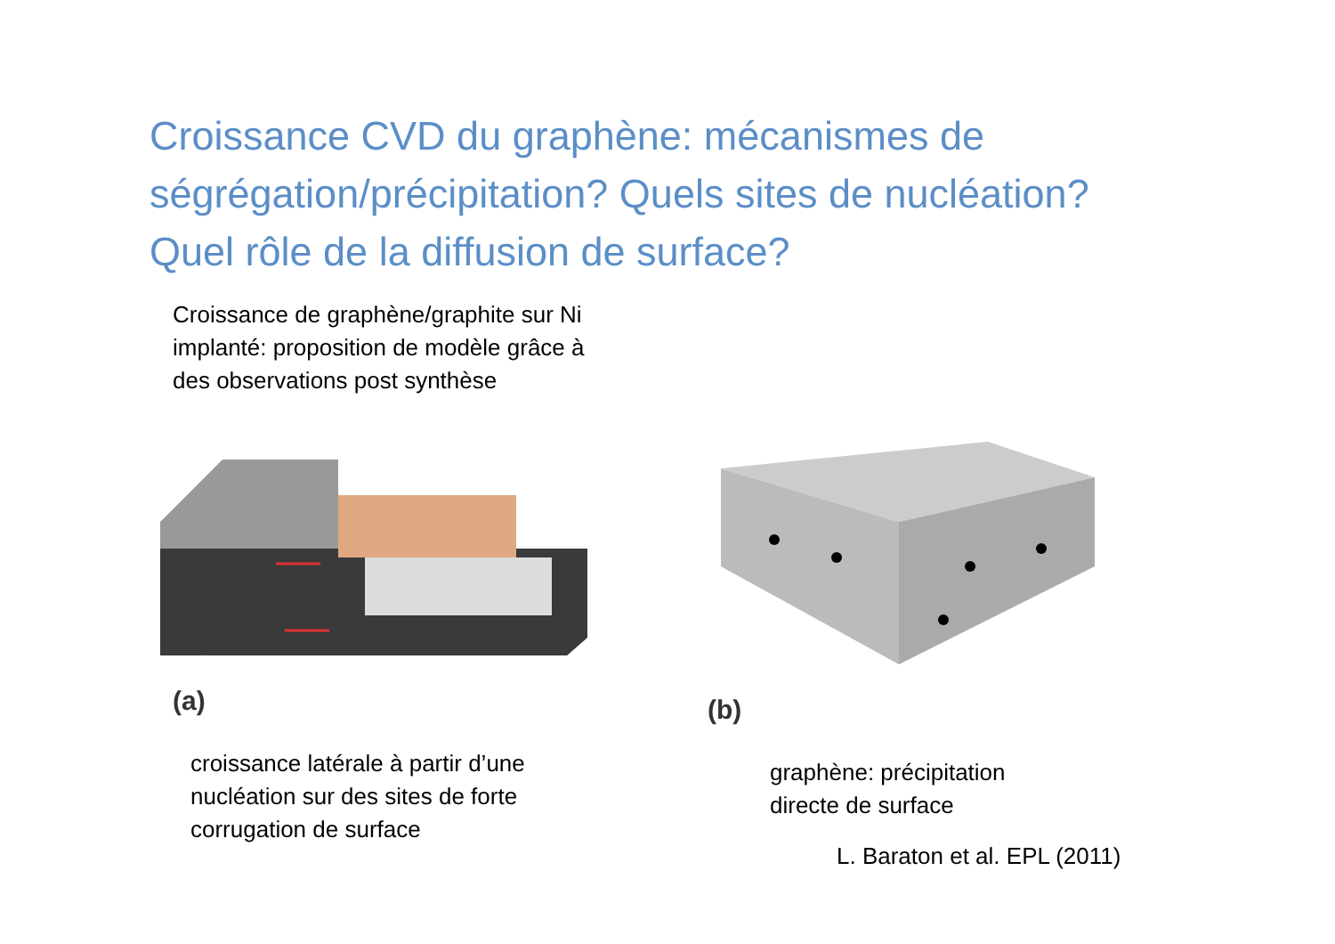Croissance CVD du graphène: mécanismes de
ségrégation/précipitation? Quels sites de nucléation?
Quel rôle de la diffusion de surface?
Croissance de graphène/graphite sur Ni
implanté: proposition de modèle grâce à
des observations post synthèse
(a)
croissance latérale à partir d’une
nucléation sur des sites de forte
corrugation de surface
(b)
graphène: précipitation
directe de surface
L. Baraton et al. EPL (2011)